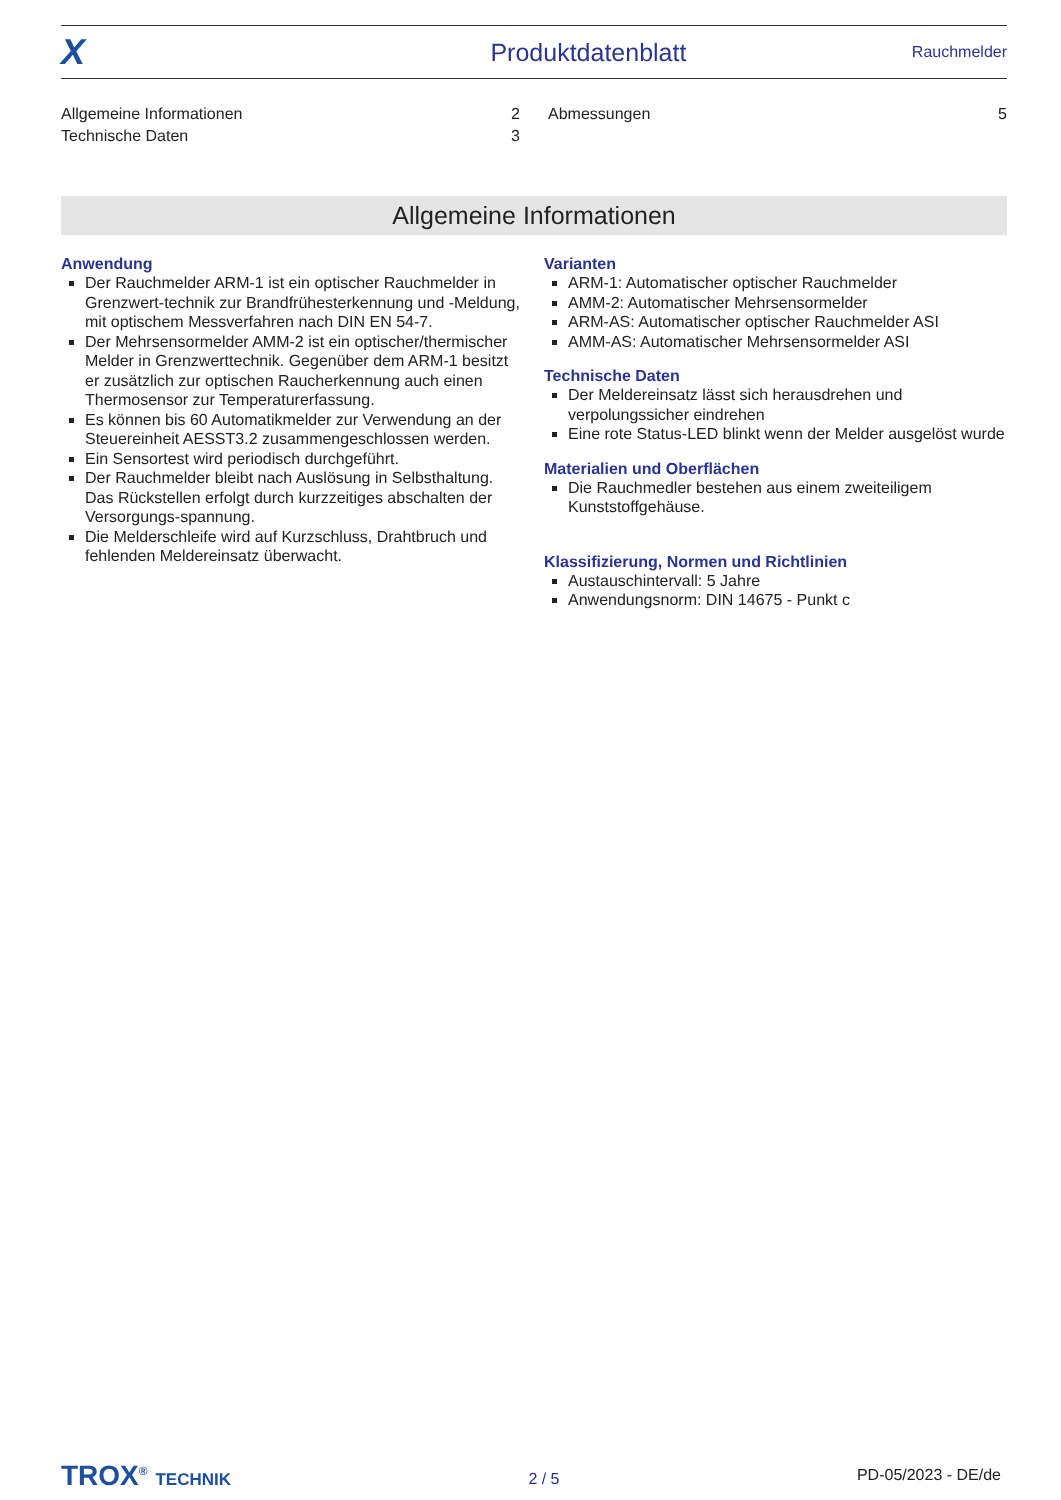X Produktdatenblatt Rauchmelder
Allgemeine Informationen 2
Technische Daten 3
Abmessungen 5
Allgemeine Informationen
Anwendung
Der Rauchmelder ARM-1 ist ein optischer Rauchmelder in Grenzwert-technik zur Brandfrühesterkennung und -Meldung, mit optischem Messverfahren nach DIN EN 54-7.
Der Mehrsensormelder AMM-2 ist ein optischer/thermischer Melder in Grenzwerttechnik. Gegenüber dem ARM-1 besitzt er zusätzlich zur optischen Raucherkennung auch einen Thermosensor zur Temperaturerfassung.
Es können bis 60 Automatikmelder zur Verwendung an der Steuereinheit AESST3.2 zusammengeschlossen werden.
Ein Sensortest wird periodisch durchgeführt.
Der Rauchmelder bleibt nach Auslösung in Selbsthaltung. Das Rückstellen erfolgt durch kurzzeitiges abschalten der Versorgungs-spannung.
Die Melderschleife wird auf Kurzschluss, Drahtbruch und fehlenden Meldereinsatz überwacht.
Varianten
ARM-1: Automatischer optischer Rauchmelder
AMM-2: Automatischer Mehrsensormelder
ARM-AS: Automatischer optischer Rauchmelder ASI
AMM-AS: Automatischer Mehrsensormelder ASI
Technische Daten
Der Meldereinsatz lässt sich herausdrehen und verpolungssicher eindrehen
Eine rote Status-LED blinkt wenn der Melder ausgelöst wurde
Materialien und Oberflächen
Die Rauchmedler bestehen aus einem zweiteiligem Kunststoffgehäuse.
Klassifizierung, Normen und Richtlinien
Austauschintervall: 5 Jahre
Anwendungsnorm: DIN 14675 - Punkt c
TROX<sup>®</sup> TECHNIK 2 / 5 PD-05/2023 - DE/de